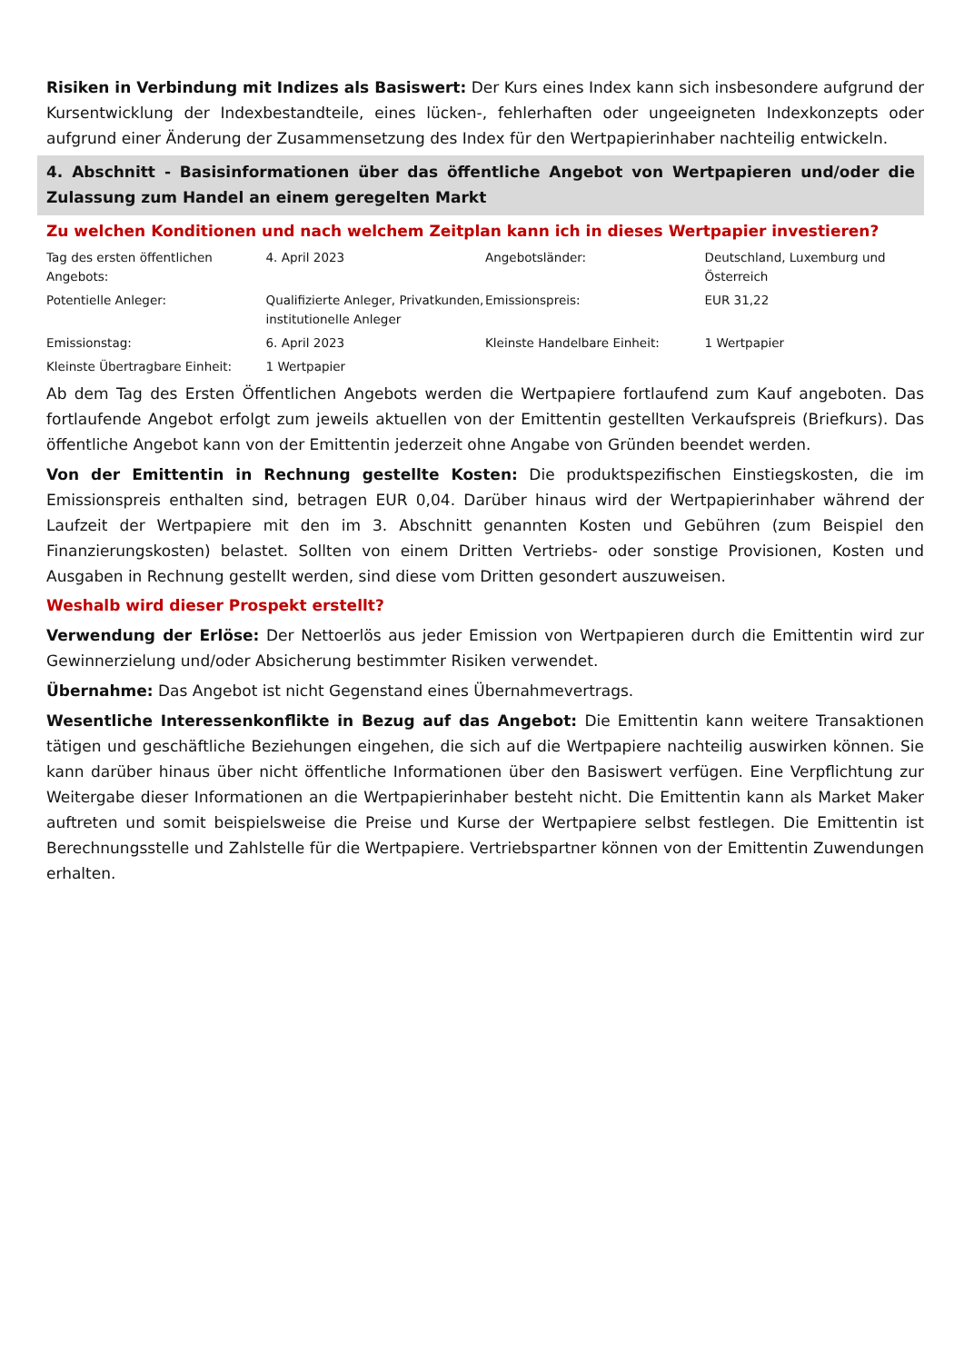Risiken in Verbindung mit Indizes als Basiswert: Der Kurs eines Index kann sich insbesondere aufgrund der Kursentwicklung der Indexbestandteile, eines lücken-, fehlerhaften oder ungeeigneten Indexkonzepts oder aufgrund einer Änderung der Zusammensetzung des Index für den Wertpapierinhaber nachteilig entwickeln.
4. Abschnitt - Basisinformationen über das öffentliche Angebot von Wertpapieren und/oder die Zulassung zum Handel an einem geregelten Markt
Zu welchen Konditionen und nach welchem Zeitplan kann ich in dieses Wertpapier investieren?
| Tag des ersten öffentlichen Angebots: | 4. April 2023 | Angebotsländer: | Deutschland, Luxemburg und Österreich |
| Potentielle Anleger: | Qualifizierte Anleger, Privatkunden, institutionelle Anleger | Emissionspreis: | EUR 31,22 |
| Emissionstag: | 6. April 2023 | Kleinste Handelbare Einheit: | 1 Wertpapier |
| Kleinste Übertragbare Einheit: | 1 Wertpapier | | |
Ab dem Tag des Ersten Öffentlichen Angebots werden die Wertpapiere fortlaufend zum Kauf angeboten. Das fortlaufende Angebot erfolgt zum jeweils aktuellen von der Emittentin gestellten Verkaufspreis (Briefkurs). Das öffentliche Angebot kann von der Emittentin jederzeit ohne Angabe von Gründen beendet werden.
Von der Emittentin in Rechnung gestellte Kosten: Die produktspezifischen Einstiegskosten, die im Emissionspreis enthalten sind, betragen EUR 0,04. Darüber hinaus wird der Wertpapierinhaber während der Laufzeit der Wertpapiere mit den im 3. Abschnitt genannten Kosten und Gebühren (zum Beispiel den Finanzierungskosten) belastet. Sollten von einem Dritten Vertriebs- oder sonstige Provisionen, Kosten und Ausgaben in Rechnung gestellt werden, sind diese vom Dritten gesondert auszuweisen.
Weshalb wird dieser Prospekt erstellt?
Verwendung der Erlöse: Der Nettoerlös aus jeder Emission von Wertpapieren durch die Emittentin wird zur Gewinnerzielung und/oder Absicherung bestimmter Risiken verwendet.
Übernahme: Das Angebot ist nicht Gegenstand eines Übernahmevertrags.
Wesentliche Interessenkonflikte in Bezug auf das Angebot: Die Emittentin kann weitere Transaktionen tätigen und geschäftliche Beziehungen eingehen, die sich auf die Wertpapiere nachteilig auswirken können. Sie kann darüber hinaus über nicht öffentliche Informationen über den Basiswert verfügen. Eine Verpflichtung zur Weitergabe dieser Informationen an die Wertpapierinhaber besteht nicht. Die Emittentin kann als Market Maker auftreten und somit beispielsweise die Preise und Kurse der Wertpapiere selbst festlegen. Die Emittentin ist Berechnungsstelle und Zahlstelle für die Wertpapiere. Vertriebspartner können von der Emittentin Zuwendungen erhalten.